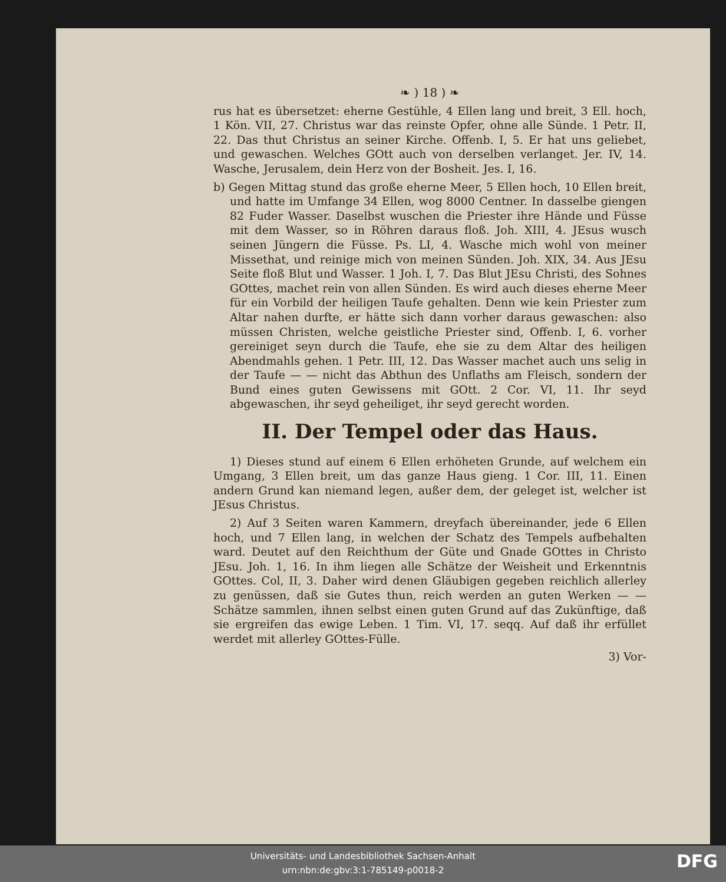❧ ) 18 ) ❧
rus hat es übersetzet: eherne Gestühle, 4 Ellen lang und breit, 3 Ell. hoch, 1 Kön. VII, 27. Christus war das reinste Opfer, ohne alle Sünde. 1 Petr. II, 22. Das thut Christus an seiner Kirche. Offenb. I, 5. Er hat uns geliebet, und gewaschen. Welches GOtt auch von derselben verlanget. Jer. IV, 14. Wasche, Jerusalem, dein Herz von der Bosheit. Jes. I, 16.
b) Gegen Mittag stund das große eherne Meer, 5 Ellen hoch, 10 Ellen breit, und hatte im Umfange 34 Ellen, wog 8000 Centner. In dasselbe giengen 82 Fuder Wasser. Daselbst wuschen die Priester ihre Hände und Füsse mit dem Wasser, so in Röhren daraus floß. Joh. XIII, 4. JEsus wusch seinen Jüngern die Füsse. Ps. LI, 4. Wasche mich wohl von meiner Missethat, und reinige mich von meinen Sünden. Joh. XIX, 34. Aus JEsu Seite floß Blut und Wasser. 1 Joh. I, 7. Das Blut JEsu Christi, des Sohnes GOttes, machet rein von allen Sünden. Es wird auch dieses eherne Meer für ein Vorbild der heiligen Taufe gehalten. Denn wie kein Priester zum Altar nahen durfte, er hätte sich dann vorher daraus gewaschen: also müssen Christen, welche geistliche Priester sind, Offenb. I, 6. vorher gereiniget seyn durch die Taufe, ehe sie zu dem Altar des heiligen Abendmahls gehen. 1 Petr. III, 12. Das Wasser machet auch uns selig in der Taufe — — nicht das Abthun des Unflaths am Fleisch, sondern der Bund eines guten Gewissens mit GOtt. 2 Cor. VI, 11. Ihr seyd abgewaschen, ihr seyd geheiliget, ihr seyd gerecht worden.
II. Der Tempel oder das Haus.
1) Dieses stund auf einem 6 Ellen erhöheten Grunde, auf welchem ein Umgang, 3 Ellen breit, um das ganze Haus gieng. 1 Cor. III, 11. Einen andern Grund kan niemand legen, außer dem, der geleget ist, welcher ist JEsus Christus.
2) Auf 3 Seiten waren Kammern, dreyfach übereinander, jede 6 Ellen hoch, und 7 Ellen lang, in welchen der Schatz des Tempels aufbehalten ward. Deutet auf den Reichthum der Güte und Gnade GOttes in Christo JEsu. Joh. 1, 16. In ihm liegen alle Schätze der Weisheit und Erkenntnis GOttes. Col, II, 3. Daher wird denen Gläubigen gegeben reichlich allerley zu genüssen, daß sie Gutes thun, reich werden an guten Werken — — Schätze sammlen, ihnen selbst einen guten Grund auf das Zukünftige, daß sie ergreifen das ewige Leben. 1 Tim. VI, 17. seqq. Auf daß ihr erfüllet werdet mit allerley GOttes-Fülle.
3) Vor-
Universitäts- und Landesbibliothek Sachsen-Anhalt
urn:nbn:de:gbv:3:1-785149-p0018-2
DFG